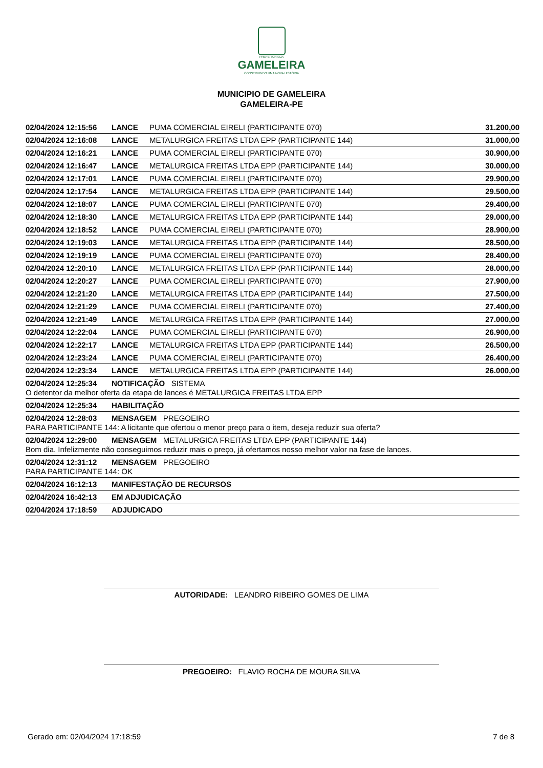PREFEITURA DA
GAMELEIRA
CONSTRUINDO UMA NOVA HISTÓRIA
MUNICIPIO DE GAMELEIRA
GAMELEIRA-PE
| 02/04/2024 12:15:56 | LANCE | PUMA COMERCIAL EIRELI (PARTICIPANTE 070) | 31.200,00 |
| 02/04/2024 12:16:08 | LANCE | METALURGICA FREITAS LTDA EPP (PARTICIPANTE 144) | 31.000,00 |
| 02/04/2024 12:16:21 | LANCE | PUMA COMERCIAL EIRELI (PARTICIPANTE 070) | 30.900,00 |
| 02/04/2024 12:16:47 | LANCE | METALURGICA FREITAS LTDA EPP (PARTICIPANTE 144) | 30.000,00 |
| 02/04/2024 12:17:01 | LANCE | PUMA COMERCIAL EIRELI (PARTICIPANTE 070) | 29.900,00 |
| 02/04/2024 12:17:54 | LANCE | METALURGICA FREITAS LTDA EPP (PARTICIPANTE 144) | 29.500,00 |
| 02/04/2024 12:18:07 | LANCE | PUMA COMERCIAL EIRELI (PARTICIPANTE 070) | 29.400,00 |
| 02/04/2024 12:18:30 | LANCE | METALURGICA FREITAS LTDA EPP (PARTICIPANTE 144) | 29.000,00 |
| 02/04/2024 12:18:52 | LANCE | PUMA COMERCIAL EIRELI (PARTICIPANTE 070) | 28.900,00 |
| 02/04/2024 12:19:03 | LANCE | METALURGICA FREITAS LTDA EPP (PARTICIPANTE 144) | 28.500,00 |
| 02/04/2024 12:19:19 | LANCE | PUMA COMERCIAL EIRELI (PARTICIPANTE 070) | 28.400,00 |
| 02/04/2024 12:20:10 | LANCE | METALURGICA FREITAS LTDA EPP (PARTICIPANTE 144) | 28.000,00 |
| 02/04/2024 12:20:27 | LANCE | PUMA COMERCIAL EIRELI (PARTICIPANTE 070) | 27.900,00 |
| 02/04/2024 12:21:20 | LANCE | METALURGICA FREITAS LTDA EPP (PARTICIPANTE 144) | 27.500,00 |
| 02/04/2024 12:21:29 | LANCE | PUMA COMERCIAL EIRELI (PARTICIPANTE 070) | 27.400,00 |
| 02/04/2024 12:21:49 | LANCE | METALURGICA FREITAS LTDA EPP (PARTICIPANTE 144) | 27.000,00 |
| 02/04/2024 12:22:04 | LANCE | PUMA COMERCIAL EIRELI (PARTICIPANTE 070) | 26.900,00 |
| 02/04/2024 12:22:17 | LANCE | METALURGICA FREITAS LTDA EPP (PARTICIPANTE 144) | 26.500,00 |
| 02/04/2024 12:23:24 | LANCE | PUMA COMERCIAL EIRELI (PARTICIPANTE 070) | 26.400,00 |
| 02/04/2024 12:23:34 | LANCE | METALURGICA FREITAS LTDA EPP (PARTICIPANTE 144) | 26.000,00 |
| 02/04/2024 12:25:34 | NOTIFICAÇÃO SISTEMA | | |
| O detentor da melhor oferta da etapa de lances é METALURGICA FREITAS LTDA EPP | | | |
| 02/04/2024 12:25:34 | HABILITAÇÃO | | |
| 02/04/2024 12:28:03 | MENSAGEM PREGOEIRO | | |
| PARA PARTICIPANTE 144: A licitante que ofertou o menor preço para o item, deseja reduzir sua oferta? | | | |
| 02/04/2024 12:29:00 | MENSAGEM METALURGICA FREITAS LTDA EPP (PARTICIPANTE 144) | | |
| Bom dia. Infelizmente não conseguimos reduzir mais o preço, já ofertamos nosso melhor valor na fase de lances. | | | |
| 02/04/2024 12:31:12 | MENSAGEM PREGOEIRO | | |
| PARA PARTICIPANTE 144: OK | | | |
| 02/04/2024 16:12:13 | MANIFESTAÇÃO DE RECURSOS | | |
| 02/04/2024 16:42:13 | EM ADJUDICAÇÃO | | |
| 02/04/2024 17:18:59 | ADJUDICADO | | |
AUTORIDADE: LEANDRO RIBEIRO GOMES DE LIMA
PREGOEIRO: FLAVIO ROCHA DE MOURA SILVA
Gerado em: 02/04/2024 17:18:59 7 de 8